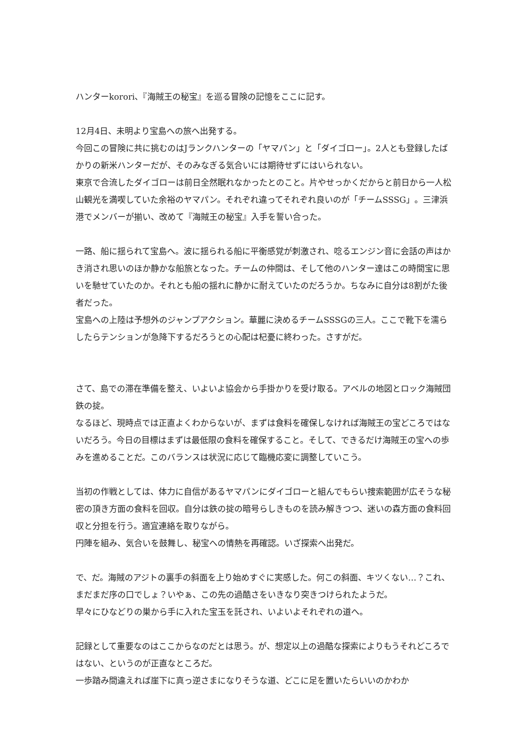ハンターkorori、『海賊王の秘宝』を巡る冒険の記憶をここに記す。
12月4日、未明より宝島への旅へ出発する。
今回この冒険に共に挑むのはJランクハンターの「ヤマパン」と「ダイゴロー」。2人とも登録したばかりの新米ハンターだが、そのみなぎる気合いには期待せずにはいられない。
東京で合流したダイゴローは前日全然眠れなかったとのこと。片やせっかくだからと前日から一人松山観光を満喫していた余裕のヤマパン。それぞれ違ってそれぞれ良いのが「チームSSSG」。三津浜港でメンバーが揃い、改めて『海賊王の秘宝』入手を誓い合った。
一路、船に揺られて宝島へ。波に揺られる船に平衡感覚が刺激され、唸るエンジン音に会話の声はかき消され思いのほか静かな船旅となった。チームの仲間は、そして他のハンター達はこの時間宝に思いを馳せていたのか。それとも船の揺れに静かに耐えていたのだろうか。ちなみに自分は8割がた後者だった。
宝島への上陸は予想外のジャンプアクション。華麗に決めるチームSSSGの三人。ここで靴下を濡らしたらテンションが急降下するだろうとの心配は杞憂に終わった。さすがだ。
さて、島での滞在準備を整え、いよいよ協会から手掛かりを受け取る。アベルの地図とロック海賊団鉄の掟。
なるほど、現時点では正直よくわからないが、まずは食料を確保しなければ海賊王の宝どころではないだろう。今日の目標はまずは最低限の食料を確保すること。そして、できるだけ海賊王の宝への歩みを進めることだ。このバランスは状況に応じて臨機応変に調整していこう。
当初の作戦としては、体力に自信があるヤマパンにダイゴローと組んでもらい捜索範囲が広そうな秘密の頂き方面の食料を回収。自分は鉄の掟の暗号らしきものを読み解きつつ、迷いの森方面の食料回収と分担を行う。適宜連絡を取りながら。
円陣を組み、気合いを鼓舞し、秘宝への情熱を再確認。いざ探索へ出発だ。
で、だ。海賊のアジトの裏手の斜面を上り始めすぐに実感した。何この斜面、キツくない…？これ、まだまだ序の口でしょ？いやぁ、この先の過酷さをいきなり突きつけられたようだ。
早々にひなどりの巣から手に入れた宝玉を託され、いよいよそれぞれの道へ。
記録として重要なのはここからなのだとは思う。が、想定以上の過酷な探索によりもうそれどころではない、というのが正直なところだ。
一歩踏み間違えれば崖下に真っ逆さまになりそうな道、どこに足を置いたらいいのかわか